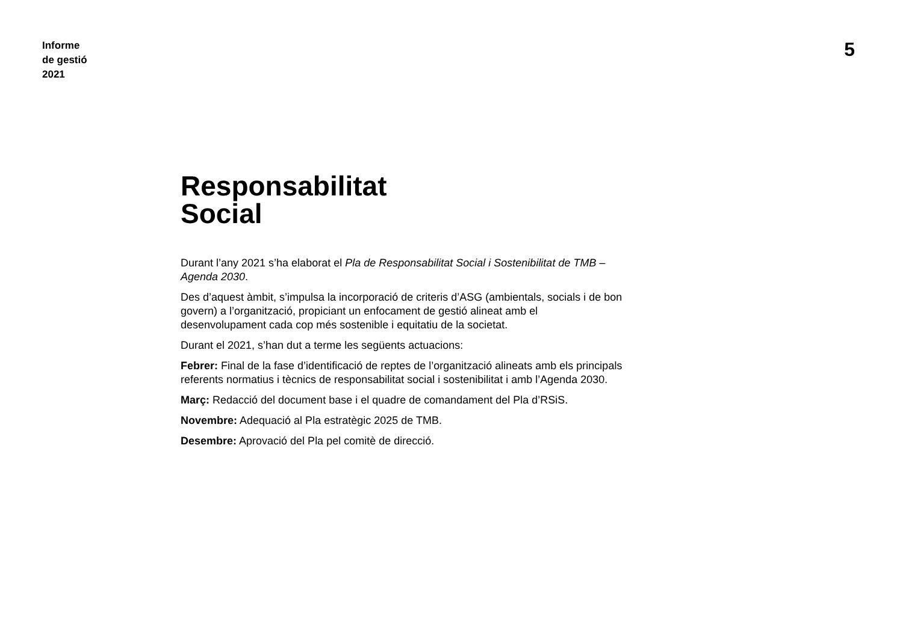Informe
de gestió
2021
5
Responsabilitat
Social
Durant l’any 2021 s’ha elaborat el Pla de Responsabilitat Social i Sostenibilitat de TMB – Agenda 2030.
Des d’aquest àmbit, s’impulsa la incorporació de criteris d’ASG (ambientals, socials i de bon govern) a l’organització, propiciant un enfocament de gestió alineat amb el desenvolupament cada cop més sostenible i equitatiu de la societat.
Durant el 2021, s’han dut a terme les següents actuacions:
Febrer: Final de la fase d’identificació de reptes de l’organització alineats amb els principals referents normatius i tècnics de responsabilitat social i sostenibilitat i amb l’Agenda 2030.
Març: Redacció del document base i el quadre de comandament del Pla d’RSiS.
Novembre: Adequació al Pla estratègic 2025 de TMB.
Desembre: Aprovació del Pla pel comitè de direcció.